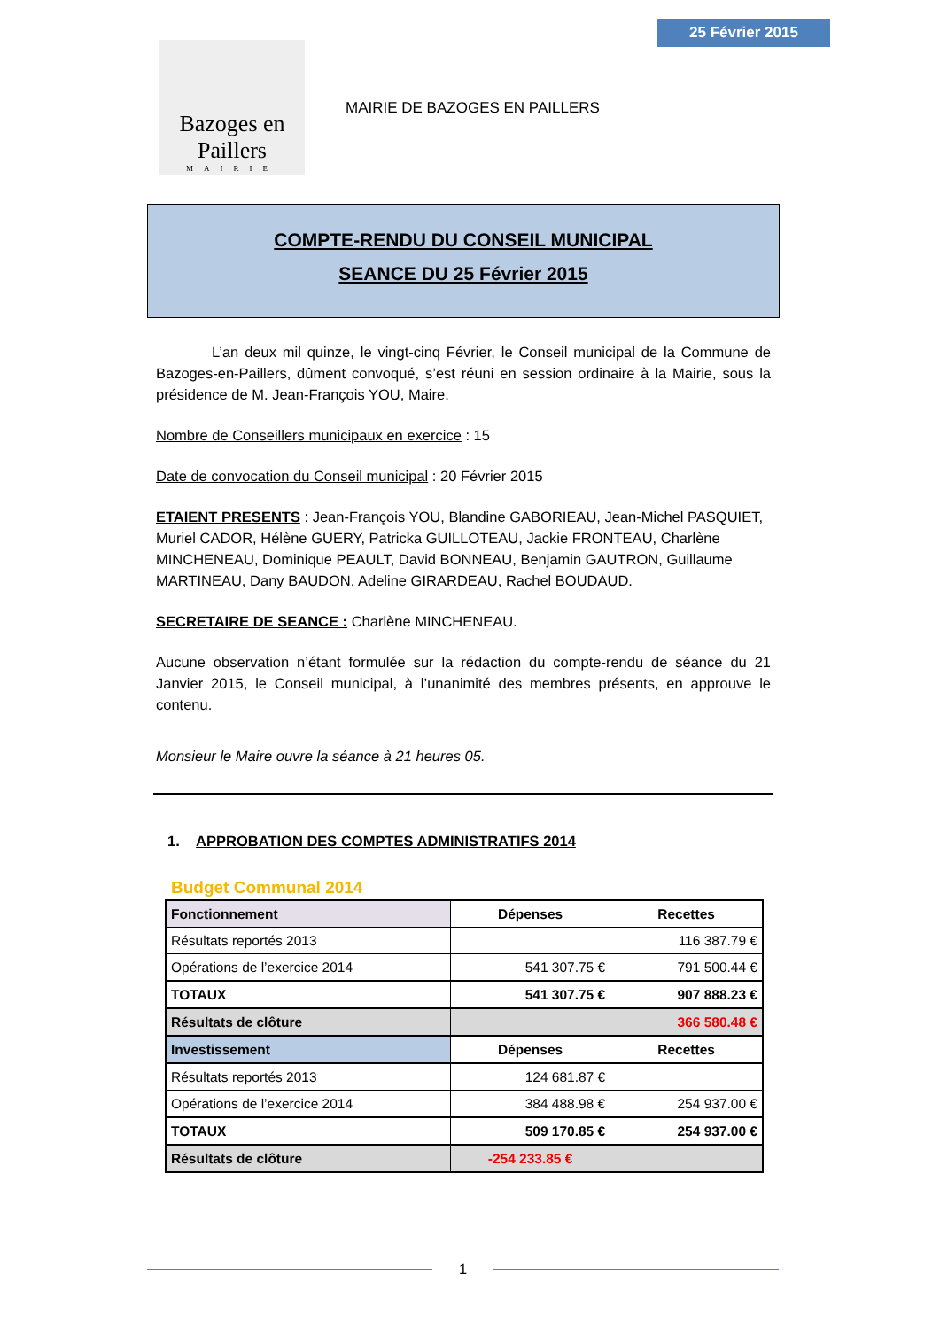25 Février 2015
Bazoges en Paillers
MAIRIE
MAIRIE DE BAZOGES EN PAILLERS
COMPTE-RENDU DU CONSEIL MUNICIPAL
SEANCE DU 25 Février 2015
L’an deux mil quinze, le vingt-cinq Février, le Conseil municipal de la Commune de Bazoges-en-Paillers, dûment convoqué, s’est réuni en session ordinaire à la Mairie, sous la présidence de M. Jean-François YOU, Maire.
Nombre de Conseillers municipaux en exercice : 15
Date de convocation du Conseil municipal : 20 Février 2015
ETAIENT PRESENTS : Jean-François YOU, Blandine GABORIEAU, Jean-Michel PASQUIET, Muriel CADOR, Hélène GUERY, Patricka GUILLOTEAU, Jackie FRONTEAU, Charlène MINCHENEAU, Dominique PEAULT, David BONNEAU, Benjamin GAUTRON, Guillaume MARTINEAU, Dany BAUDON, Adeline GIRARDEAU, Rachel BOUDAUD.
SECRETAIRE DE SEANCE : Charlène MINCHENEAU.
Aucune observation n’étant formulée sur la rédaction du compte-rendu de séance du 21 Janvier 2015, le Conseil municipal, à l’unanimité des membres présents, en approuve le contenu.
Monsieur le Maire ouvre la séance à 21 heures 05.
1. APPROBATION DES COMPTES ADMINISTRATIFS 2014
Budget Communal 2014
| Fonctionnement | Dépenses | Recettes |
| --- | --- | --- |
| Résultats reportés 2013 | | 116 387.79 € |
| Opérations de l’exercice 2014 | 541 307.75 € | 791 500.44 € |
| TOTAUX | 541 307.75 € | 907 888.23 € |
| Résultats de clôture | | 366 580.48 € |
| Investissement | Dépenses | Recettes |
| Résultats reportés 2013 | 124 681.87 € | |
| Opérations de l’exercice 2014 | 384 488.98 € | 254 937.00 € |
| TOTAUX | 509 170.85 € | 254 937.00 € |
| Résultats de clôture | -254 233.85 € | |
1